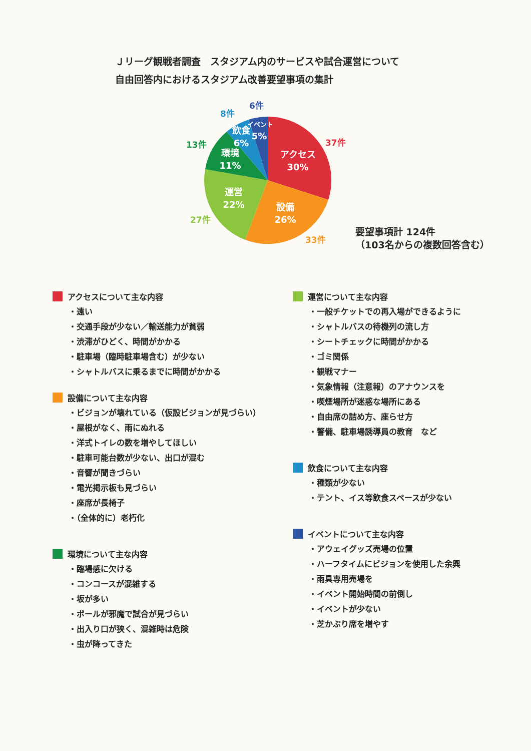Ｊリーグ観戦者調査　スタジアム内のサービスや試合運営について
自由回答内におけるスタジアム改善要望事項の集計
アクセス
30%
設備
26%
運営
22%
環境
11%
飲食
6%
イベント
5%
37件
33件
27件
13件
8件
6件
要望事項計 124件
（103名からの複数回答含む）
アクセスについて主な内容
・遠い
・交通手段が少ない／輸送能力が貧弱
・渋滞がひどく、時間がかかる
・駐車場（臨時駐車場含む）が少ない
・シャトルバスに乗るまでに時間がかかる
設備について主な内容
・ビジョンが壊れている（仮設ビジョンが見づらい）
・屋根がなく、雨にぬれる
・洋式トイレの数を増やしてほしい
・駐車可能台数が少ない、出口が混む
・音響が聞きづらい
・電光掲示板も見づらい
・座席が長椅子
・（全体的に）老朽化
環境について主な内容
・臨場感に欠ける
・コンコースが混雑する
・坂が多い
・ポールが邪魔で試合が見づらい
・出入り口が狭く、混雑時は危険
・虫が降ってきた
運営について主な内容
・一般チケットでの再入場ができるように
・シャトルバスの待機列の流し方
・シートチェックに時間がかかる
・ゴミ関係
・観戦マナー
・気象情報（注意報）のアナウンスを
・喫煙場所が迷惑な場所にある
・自由席の詰め方、座らせ方
・警備、駐車場誘導員の教育　など
飲食について主な内容
・種類が少ない
・テント、イス等飲食スペースが少ない
イベントについて主な内容
・アウェイグッズ売場の位置
・ハーフタイムにビジョンを使用した余興
・雨具専用売場を
・イベント開始時間の前倒し
・イベントが少ない
・芝かぶり席を増やす